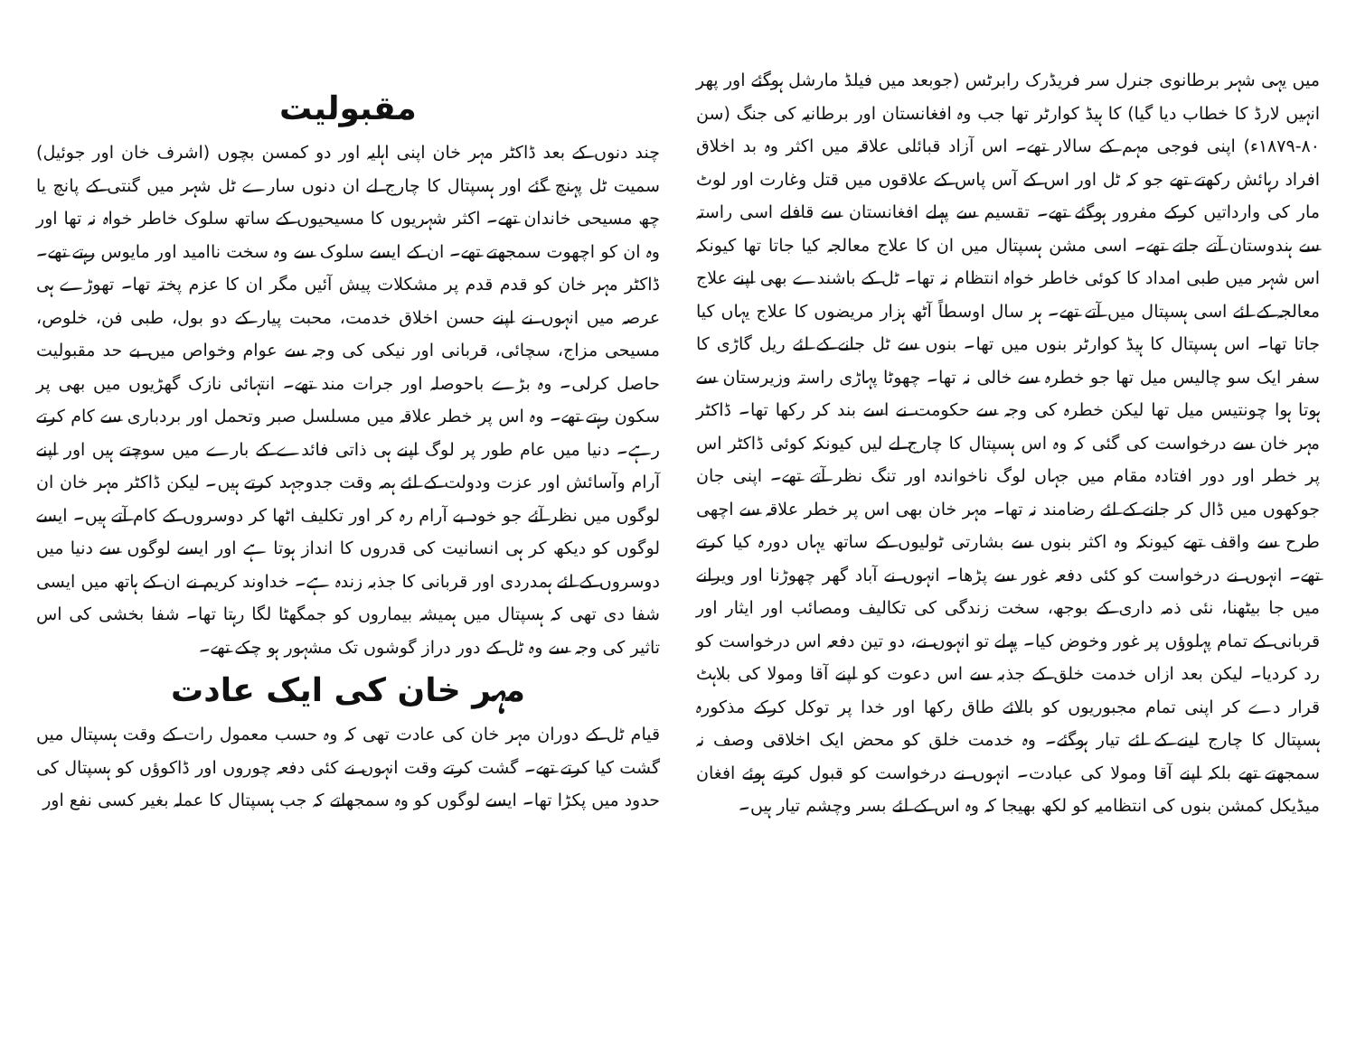میں یہی شہر برطانوی جنرل سر فریڈرک رابرٹس (جوبعد میں فیلڈ مارشل ہوگئے اور پھر انہیں لارڈ کا خطاب دیا گیا) کا ہیڈ کوارٹر تھا جب وہ افغانستان اور برطانیہ کی جنگ (سن ۸۰-۱۸۷۹ء) اپنی فوجی مہم کے سالار تھے۔ اس آزاد قبائلی علاقہ میں اکثر وہ بد اخلاق افراد رہائش رکھتے تھے جو کہ ٹل اور اس کے آس پاس کے علاقوں میں قتل وغارت اور لوٹ مار کی وارداتیں کرکے مفرور ہوگئے تھے۔ تقسیم سے پہلے افغانستان سے قافلے اسی راستہ سے ہندوستان آتے جاتے تھے۔ اسی مشن ہسپتال میں ان کا علاج معالجہ کیا جاتا تھا کیونکہ اس شہر میں طبی امداد کا کوئی خاطر خواہ انتظام نہ تھا۔ ٹل کے باشندے بھی اپنے علاج معالجہ کے لئے اسی ہسپتال میں آتے تھے۔ ہر سال اوسطاً آٹھ ہزار مریضوں کا علاج یہاں کیا جاتا تھا۔ اس ہسپتال کا ہیڈ کوارٹر بنوں میں تھا۔ بنوں سے ٹل جانے کے لئے ریل گاڑی کا سفر ایک سو چالیس میل تھا جو خطرہ سے خالی نہ تھا۔ چھوٹا پہاڑی راستہ وزیرستان سے ہوتا ہوا چونتیس میل تھا لیکن خطرہ کی وجہ سے حکومت نے اسے بند کر رکھا تھا۔ ڈاکٹر مہر خان سے درخواست کی گئی کہ وہ اس ہسپتال کا چارج لے لیں کیونکہ کوئی ڈاکٹر اس پر خطر اور دور افتادہ مقام میں جہاں لوگ ناخواندہ اور تنگ نظر آتے تھے۔ اپنی جان جوکھوں میں ڈال کر جانے کے لئے رضامند نہ تھا۔ مہر خان بھی اس پر خطر علاقہ سے اچھی طرح سے واقف تھے کیونکہ وہ اکثر بنوں سے بشارتی ٹولیوں کے ساتھ یہاں دورہ کیا کرتے تھے۔ انہوں نے درخواست کو کئی دفعہ غور سے پڑھا۔ انہوں نے آباد گھر چھوڑنا اور ویرانے میں جا بیٹھنا، نئی ذمہ داری کے بوجھ، سخت زندگی کی تکالیف ومصائب اور ایثار اور قربانی کے تمام پہلوؤں پر غور وخوض کیا۔ پہلے تو انہوں نے، دو تین دفعہ اس درخواست کو رد کردیا۔ لیکن بعد ازاں خدمت خلق کے جذبہ سے اس دعوت کو اپنے آقا ومولا کی بلاہٹ قرار دے کر اپنی تمام مجبوریوں کو بالائے طاق رکھا اور خدا پر توکل کرکے مذکورہ ہسپتال کا چارج لینے کے لئے تیار ہوگئے۔ وہ خدمت خلق کو محض ایک اخلاقی وصف نہ سمجھتے تھے بلکہ اپنے آقا ومولا کی عبادت۔ انہوں نے درخواست کو قبول کرتے ہوئے افغان میڈیکل کمشن بنوں کی انتظامیہ کو لکھ بھیجا کہ وہ اس کے لئے بسر وچشم تیار ہیں۔
مقبولیت
چند دنوں کے بعد ڈاکٹر مہر خان اپنی اہلیہ اور دو کمسن بچوں (اشرف خان اور جوئیل) سمیت ٹل پہنچ گئے اور ہسپتال کا چارج لے ان دنوں سارے ٹل شہر میں گنتی کے پانچ یا چھ مسیحی خاندان تھے۔ اکثر شہریوں کا مسیحیوں کے ساتھ سلوک خاطر خواہ نہ تھا اور وہ ان کو اچھوت سمجھتے تھے۔ ان کے ایسے سلوک سے وہ سخت ناامید اور مایوس رہتے تھے۔ ڈاکٹر مہر خان کو قدم قدم پر مشکلات پیش آئیں مگر ان کا عزم پختہ تھا۔ تھوڑے ہی عرصہ میں انہوں نے اپنے حسن اخلاق خدمت، محبت پیار کے دو بول، طبی فن، خلوص، مسیحی مزاج، سچائی، قربانی اور نیکی کی وجہ سے عوام وخواص میں بے حد مقبولیت حاصل کرلی۔ وہ بڑے باحوصلہ اور جرات مند تھے۔ انتہائی نازک گھڑیوں میں بھی پر سکون رہتے تھے۔ وہ اس پر خطر علاقہ میں مسلسل صبر وتحمل اور بردباری سے کام کرتے رہے۔ دنیا میں عام طور پر لوگ اپنے ہی ذاتی فائدے کے بارے میں سوچتے ہیں اور اپنے آرام وآسائش اور عزت ودولت کے لئے ہمہ وقت جدوجہد کرتے ہیں۔ لیکن ڈاکٹر مہر خان ان لوگوں میں نظر آئے جو خود بے آرام رہ کر اور تکلیف اٹھا کر دوسروں کے کام آتے ہیں۔ ایسے لوگوں کو دیکھ کر ہی انسانیت کی قدروں کا انداز ہوتا ہے اور ایسے لوگوں سے دنیا میں دوسروں کے لئے ہمدردی اور قربانی کا جذبہ زندہ ہے۔ خداوند کریم نے ان کے ہاتھ میں ایسی شفا دی تھی کہ ہسپتال میں ہمیشہ بیماروں کو جمگھٹا لگا رہتا تھا۔ شفا بخشی کی اس تاثیر کی وجہ سے وہ ٹل کے دور دراز گوشوں تک مشہور ہو چکے تھے۔
مہر خان کی ایک عادت
قیام ٹل کے دوران مہر خان کی عادت تھی کہ وہ حسب معمول رات کے وقت ہسپتال میں گشت کیا کرتے تھے۔ گشت کرتے وقت انہوں نے کئی دفعہ چوروں اور ڈاکوؤں کو ہسپتال کی حدود میں پکڑا تھا۔ ایسے لوگوں کو وہ سمجھاتے کہ جب ہسپتال کا عملہ بغیر کسی نفع اور